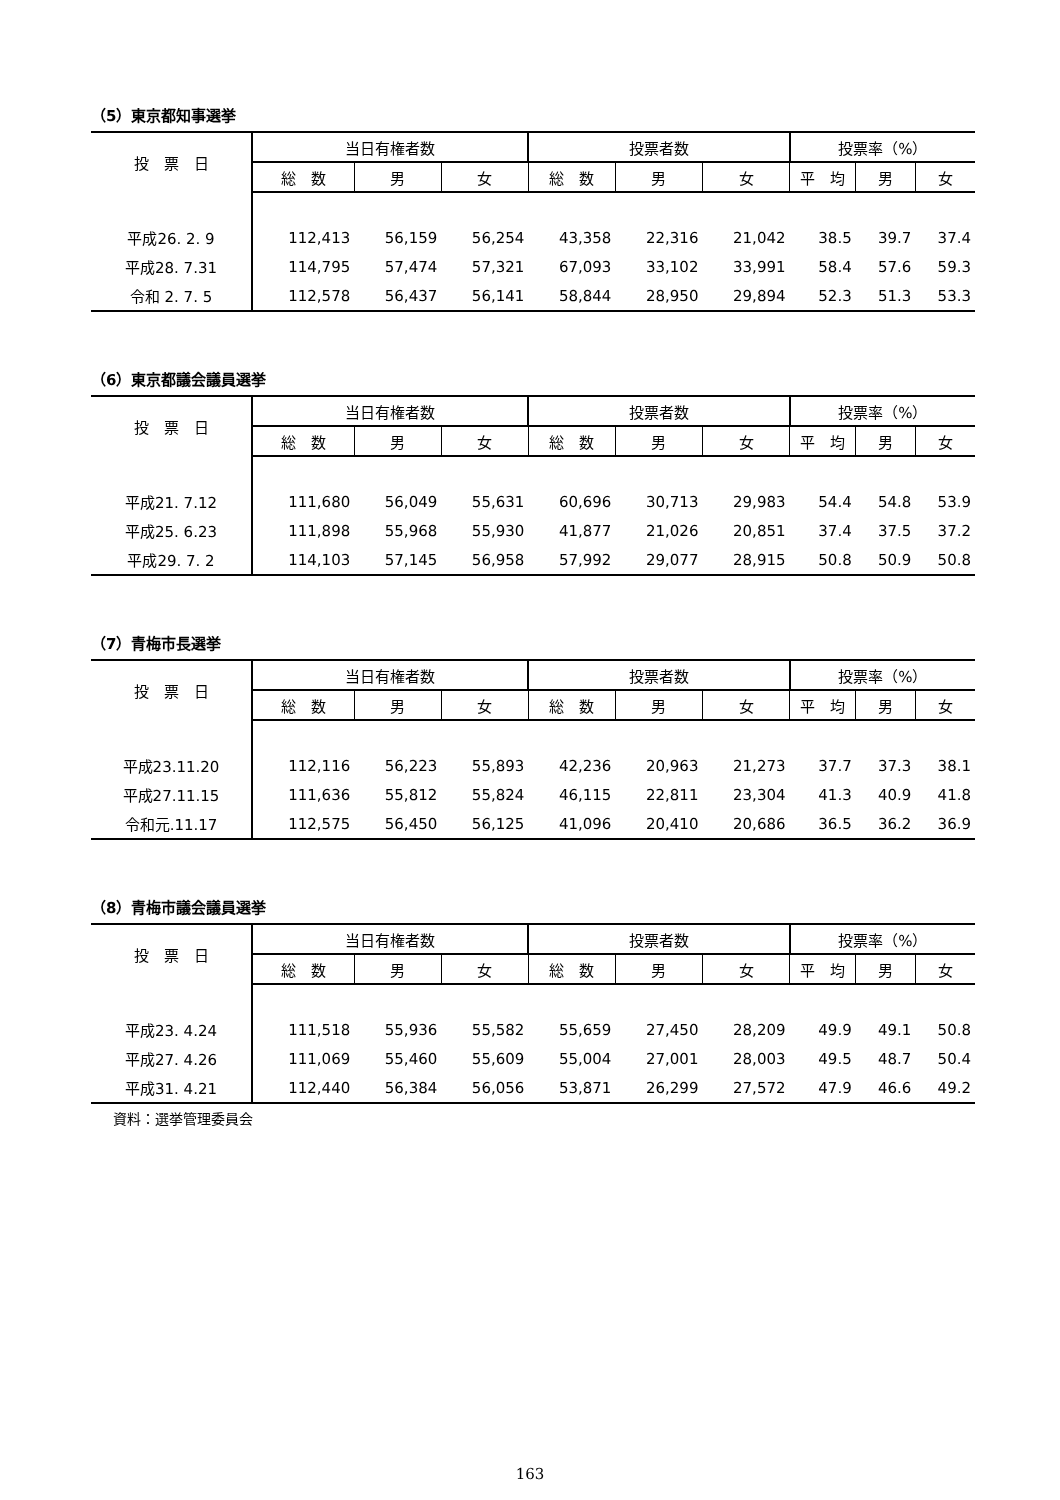（5）東京都知事選挙
| 投 票 日 | 当日有権者数 | | | 投票者数 | | | 投票率（%） | | |
| --- | --- | --- | --- | --- | --- | --- | --- | --- | --- |
| | 総 数 | 男 | 女 | 総 数 | 男 | 女 | 平 均 | 男 | 女 |
| 平成26. 2. 9 | 112,413 | 56,159 | 56,254 | 43,358 | 22,316 | 21,042 | 38.5 | 39.7 | 37.4 |
| 平成28. 7.31 | 114,795 | 57,474 | 57,321 | 67,093 | 33,102 | 33,991 | 58.4 | 57.6 | 59.3 |
| 令和 2. 7. 5 | 112,578 | 56,437 | 56,141 | 58,844 | 28,950 | 29,894 | 52.3 | 51.3 | 53.3 |
（6）東京都議会議員選挙
| 投 票 日 | 当日有権者数 | | | 投票者数 | | | 投票率（%） | | |
| --- | --- | --- | --- | --- | --- | --- | --- | --- | --- |
| | 総 数 | 男 | 女 | 総 数 | 男 | 女 | 平 均 | 男 | 女 |
| 平成21. 7.12 | 111,680 | 56,049 | 55,631 | 60,696 | 30,713 | 29,983 | 54.4 | 54.8 | 53.9 |
| 平成25. 6.23 | 111,898 | 55,968 | 55,930 | 41,877 | 21,026 | 20,851 | 37.4 | 37.5 | 37.2 |
| 平成29. 7. 2 | 114,103 | 57,145 | 56,958 | 57,992 | 29,077 | 28,915 | 50.8 | 50.9 | 50.8 |
（7）青梅市長選挙
| 投 票 日 | 当日有権者数 | | | 投票者数 | | | 投票率（%） | | |
| --- | --- | --- | --- | --- | --- | --- | --- | --- | --- |
| | 総 数 | 男 | 女 | 総 数 | 男 | 女 | 平 均 | 男 | 女 |
| 平成23.11.20 | 112,116 | 56,223 | 55,893 | 42,236 | 20,963 | 21,273 | 37.7 | 37.3 | 38.1 |
| 平成27.11.15 | 111,636 | 55,812 | 55,824 | 46,115 | 22,811 | 23,304 | 41.3 | 40.9 | 41.8 |
| 令和元.11.17 | 112,575 | 56,450 | 56,125 | 41,096 | 20,410 | 20,686 | 36.5 | 36.2 | 36.9 |
（8）青梅市議会議員選挙
| 投 票 日 | 当日有権者数 | | | 投票者数 | | | 投票率（%） | | |
| --- | --- | --- | --- | --- | --- | --- | --- | --- | --- |
| | 総 数 | 男 | 女 | 総 数 | 男 | 女 | 平 均 | 男 | 女 |
| 平成23. 4.24 | 111,518 | 55,936 | 55,582 | 55,659 | 27,450 | 28,209 | 49.9 | 49.1 | 50.8 |
| 平成27. 4.26 | 111,069 | 55,460 | 55,609 | 55,004 | 27,001 | 28,003 | 49.5 | 48.7 | 50.4 |
| 平成31. 4.21 | 112,440 | 56,384 | 56,056 | 53,871 | 26,299 | 27,572 | 47.9 | 46.6 | 49.2 |
資料：選挙管理委員会
163